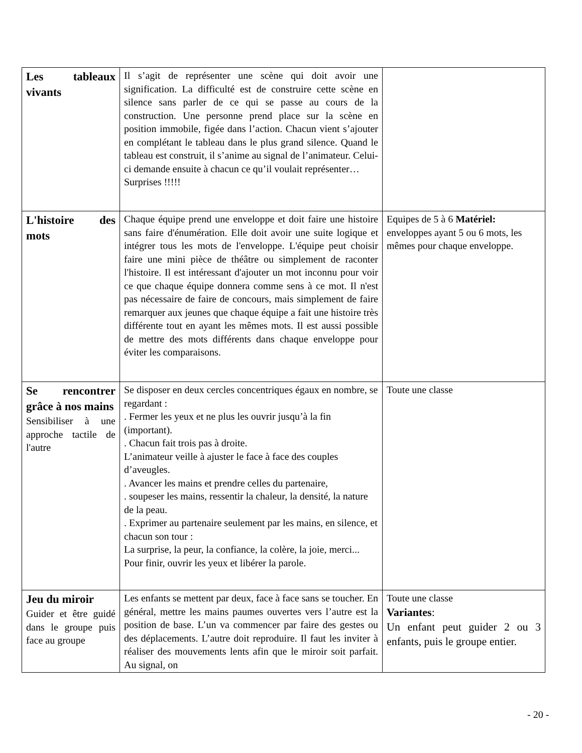| Les tableaux vivants | Il s’agit de représenter une scène qui doit avoir une signification. La difficulté est de construire cette scène en silence sans parler de ce qui se passe au cours de la construction. Une personne prend place sur la scène en position immobile, figée dans l’action. Chacun vient s’ajouter en complétant le tableau dans le plus grand silence. Quand le tableau est construit, il s’anime au signal de l’animateur. Celui-ci demande ensuite à chacun ce qu’il voulait représenter… Surprises !!!!! | |
| L'histoire des mots | Chaque équipe prend une enveloppe et doit faire une histoire sans faire d'énumération. Elle doit avoir une suite logique et intégrer tous les mots de l'enveloppe. L'équipe peut choisir faire une mini pièce de théâtre ou simplement de raconter l'histoire. Il est intéressant d'ajouter un mot inconnu pour voir ce que chaque équipe donnera comme sens à ce mot. Il n'est pas nécessaire de faire de concours, mais simplement de faire remarquer aux jeunes que chaque équipe a fait une histoire très différente tout en ayant les mêmes mots. Il est aussi possible de mettre des mots différents dans chaque enveloppe pour éviter les comparaisons. | Equipes de 5 à 6 Matériel: enveloppes ayant 5 ou 6 mots, les mêmes pour chaque enveloppe. |
| Se rencontrer grâce à nos mains Sensibiliser à une approche tactile de l'autre | Se disposer en deux cercles concentriques égaux en nombre, se regardant : . Fermer les yeux et ne plus les ouvrir jusqu’à la fin (important). . Chacun fait trois pas à droite. L’animateur veille à ajuster le face à face des couples d’aveugles. . Avancer les mains et prendre celles du partenaire, . soupeser les mains, ressentir la chaleur, la densité, la nature de la peau. . Exprimer au partenaire seulement par les mains, en silence, et chacun son tour : La surprise, la peur, la confiance, la colère, la joie, merci... Pour finir, ouvrir les yeux et libérer la parole. | Toute une classe |
| Jeu du miroir Guider et être guidé dans le groupe puis face au groupe | Les enfants se mettent par deux, face à face sans se toucher. En général, mettre les mains paumes ouvertes vers l’autre est la position de base. L’un va commencer par faire des gestes ou des déplacements. L’autre doit reproduire. Il faut les inviter à réaliser des mouvements lents afin que le miroir soit parfait. Au signal, on | Toute une classe Variantes : Un enfant peut guider 2 ou 3 enfants, puis le groupe entier. |
- 20 -